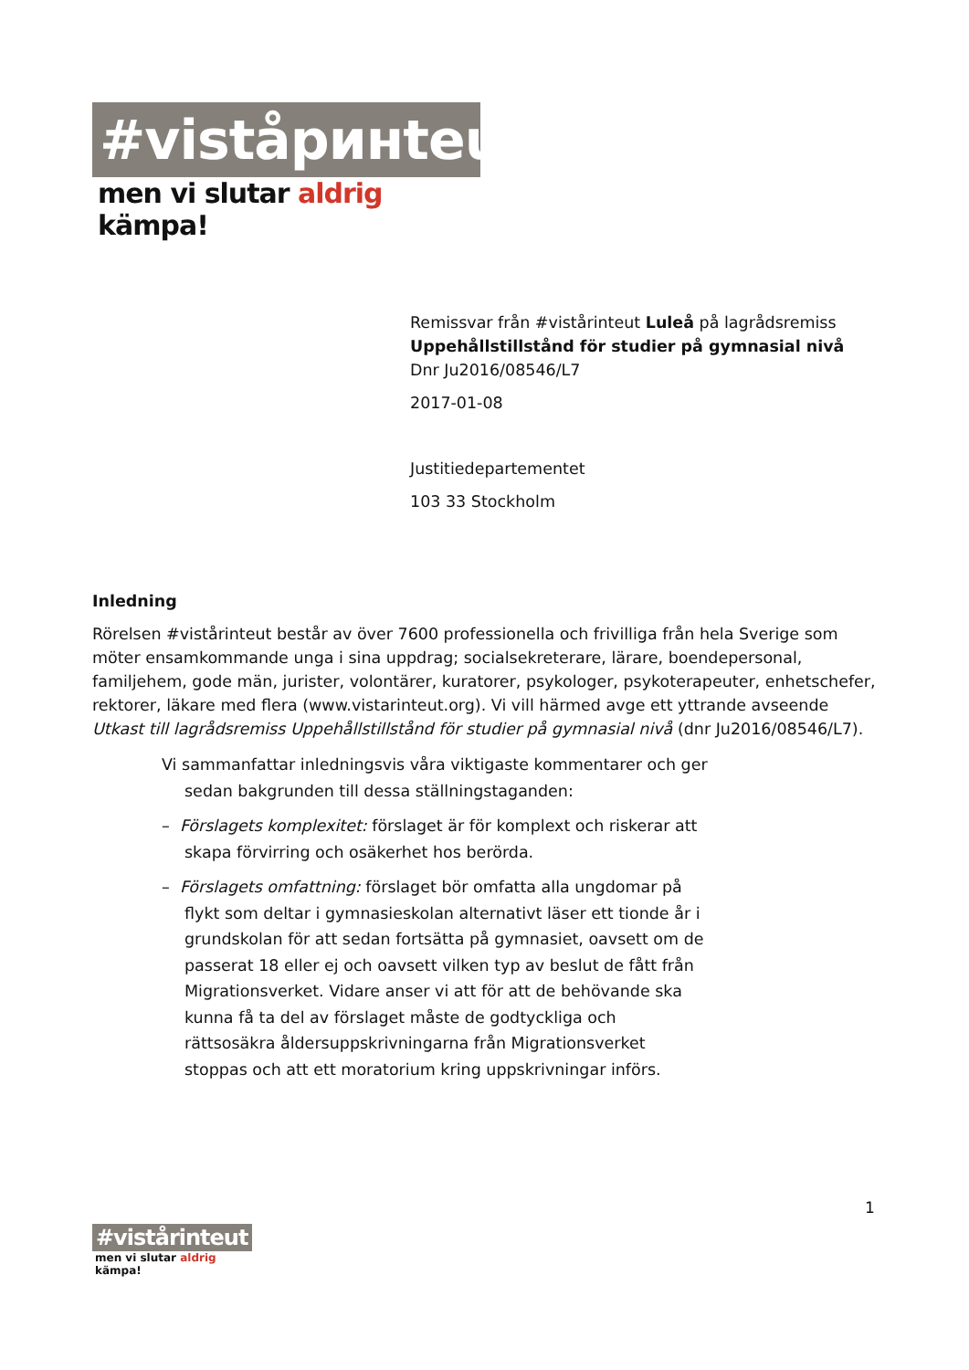#viståринteut
men vi slutar aldrig kämpa!
Remissvar från #vistårinteut Luleå på lagrådsremiss
Uppehållstillstånd för studier på gymnasial nivå
Dnr Ju2016/08546/L7
2017-01-08
Justitiedepartementet
103 33 Stockholm
Inledning
Rörelsen #vistårinteut består av över 7600 professionella och frivilliga från hela Sverige som möter ensamkommande unga i sina uppdrag; socialsekreterare, lärare, boendepersonal, familjehem, gode män, jurister, volontärer, kuratorer, psykologer, psykoterapeuter, enhetschefer, rektorer, läkare med flera (www.vistarinteut.org). Vi vill härmed avge ett yttrande avseende Utkast till lagrådsremiss Uppehållstillstånd för studier på gymnasial nivå (dnr Ju2016/08546/L7).
Vi sammanfattar inledningsvis våra viktigaste kommentarer och ger sedan bakgrunden till dessa ställningstaganden:
– Förslagets komplexitet: förslaget är för komplext och riskerar att skapa förvirring och osäkerhet hos berörda.
– Förslagets omfattning: förslaget bör omfatta alla ungdomar på flykt som deltar i gymnasieskolan alternativt läser ett tionde år i grundskolan för att sedan fortsätta på gymnasiet, oavsett om de passerat 18 eller ej och oavsett vilken typ av beslut de fått från Migrationsverket. Vidare anser vi att för att de behövande ska kunna få ta del av förslaget måste de godtyckliga och rättsosäkra åldersuppskrivningarna från Migrationsverket stoppas och att ett moratorium kring uppskrivningar införs.
1
#vistårinteut
men vi slutar aldrig kämpa!